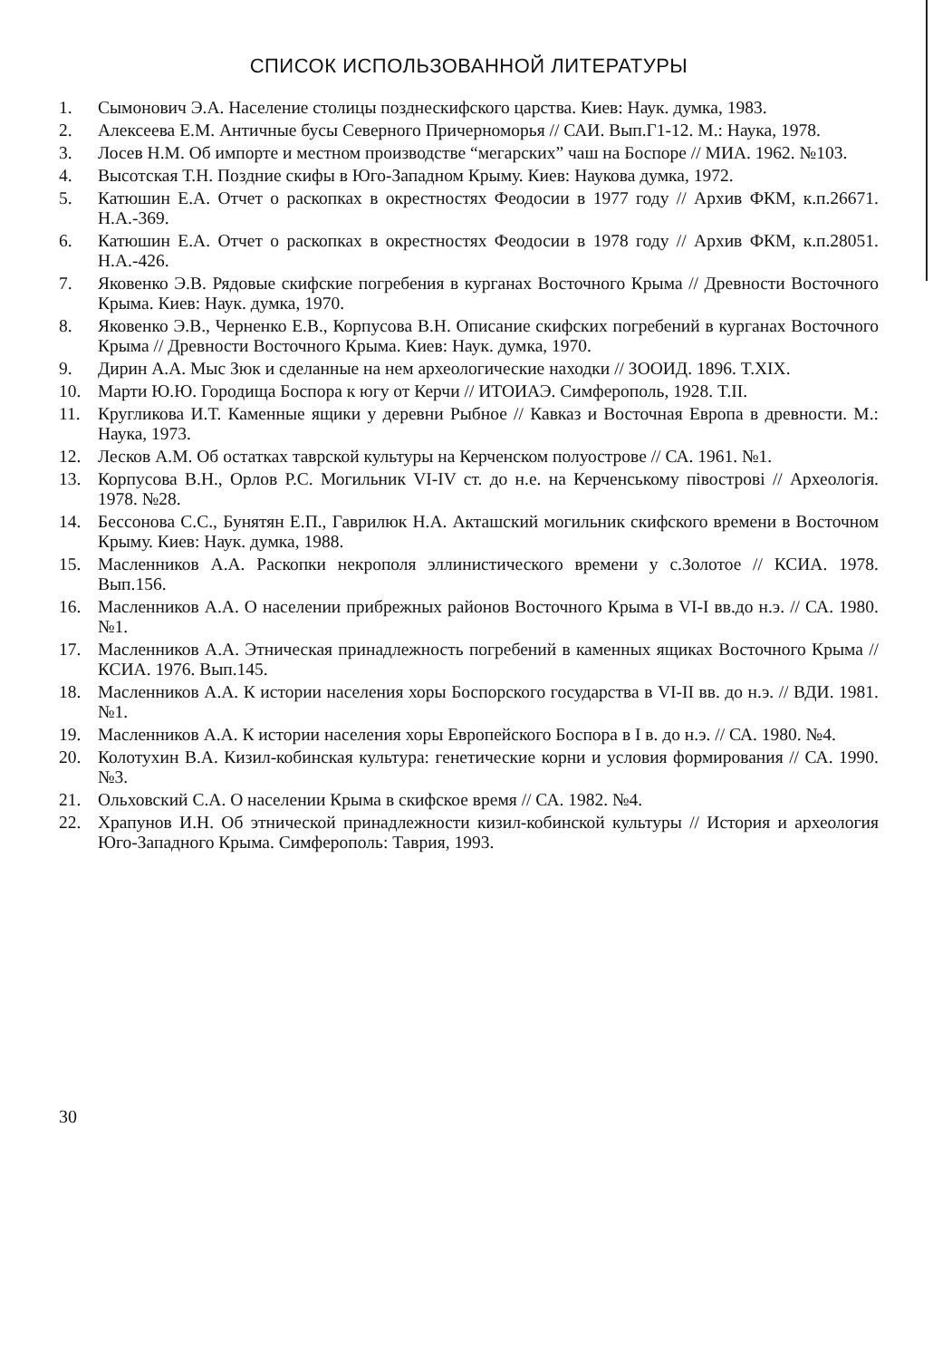СПИСОК ИСПОЛЬЗОВАННОЙ ЛИТЕРАТУРЫ
1. Сымонович Э.А. Население столицы позднескифского царства. Киев: Наук. думка, 1983.
2. Алексеева Е.М. Античные бусы Северного Причерноморья // САИ. Вып.Г1-12. М.: Наука, 1978.
3. Лосев Н.М. Об импорте и местном производстве “мегарских” чаш на Боспоре // МИА. 1962. №103.
4. Высотская Т.Н. Поздние скифы в Юго-Западном Крыму. Киев: Наукова думка, 1972.
5. Катюшин Е.А. Отчет о раскопках в окрестностях Феодосии в 1977 году // Архив ФКМ, к.п.26671. Н.А.-369.
6. Катюшин Е.А. Отчет о раскопках в окрестностях Феодосии в 1978 году // Архив ФКМ, к.п.28051. Н.А.-426.
7. Яковенко Э.В. Рядовые скифские погребения в курганах Восточного Крыма // Древности Восточного Крыма. Киев: Наук. думка, 1970.
8. Яковенко Э.В., Черненко Е.В., Корпусова В.Н. Описание скифских погребений в курганах Восточного Крыма // Древности Восточного Крыма. Киев: Наук. думка, 1970.
9. Дирин А.А. Мыс Зюк и сделанные на нем археологические находки // ЗООИД. 1896. T.XIX.
10. Марти Ю.Ю. Городища Боспора к югу от Керчи // ИТОИАЭ. Симферополь, 1928. T.II.
11. Кругликова И.Т. Каменные ящики у деревни Рыбное // Кавказ и Восточная Европа в древности. М.: Наука, 1973.
12. Лесков А.М. Об остатках таврской культуры на Керченском полуострове // СА. 1961. №1.
13. Корпусова В.Н., Орлов Р.С. Могильник VI-IV ст. до н.е. на Керченському півострові // Археологія. 1978. №28.
14. Бессонова С.С., Бунятян Е.П., Гаврилюк Н.А. Акташский могильник скифского времени в Восточном Крыму. Киев: Наук. думка, 1988.
15. Масленников А.А. Раскопки некрополя эллинистического времени у с.Золотое // КСИА. 1978. Вып.156.
16. Масленников А.А. О населении прибрежных районов Восточного Крыма в VI-I вв.до н.э. // СА. 1980. №1.
17. Масленников А.А. Этническая принадлежность погребений в каменных ящиках Восточного Крыма // КСИА. 1976. Вып.145.
18. Масленников А.А. К истории населения хоры Боспорского государства в VI-II вв. до н.э. // ВДИ. 1981. №1.
19. Масленников А.А. К истории населения хоры Европейского Боспора в I в. до н.э. // СА. 1980. №4.
20. Колотухин В.А. Кизил-кобинская культура: генетические корни и условия формирования // СА. 1990. №3.
21. Ольховский С.А. О населении Крыма в скифское время // СА. 1982. №4.
22. Храпунов И.Н. Об этнической принадлежности кизил-кобинской культуры // История и археология Юго-Западного Крыма. Симферополь: Таврия, 1993.
30